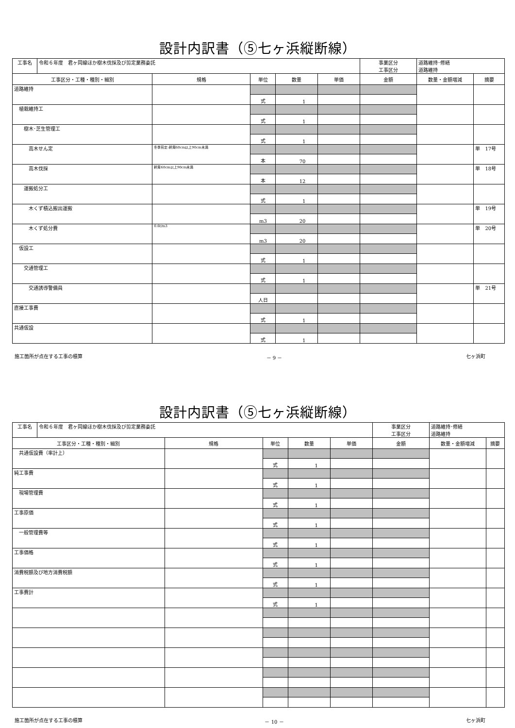設計内訳書（⑤七ヶ浜縦断線）
| 工事名 | 令和６年度 君ヶ岡線ほか樹木伐採及び剪定業務委託 | | | | | 事業区分 工事区分 | 道路維持･修繕 道路維持 | |
| 工事区分・工種・種別・細別 | | 規格 | 単位 | 数量 | 単価 | 金額 | 数量・金額増減 | 摘要 |
| 道路維持 | | | | | | | | |
| | | | 式 | 1 | | | | |
| 植栽維持工 | | | | | | | | |
| | | | 式 | 1 | | | | |
| 樹木･芝生管理工 | | | | | | | | |
| | | | 式 | 1 | | | | |
| 高木せん定 | | 冬季剪定:幹周60cm以上90cm未満 | | | | | | 単 17号 |
| | | | 本 | 70 | | | | |
| 高木伐採 | | 幹周60cm以上90cm未満 | | | | | | 単 18号 |
| | | | 本 | 12 | | | | |
| 運搬処分工 | | | | | | | | |
| | | | 式 | 1 | | | | |
| 木くず積込搬出運搬 | | | | | | | | 単 19号 |
| | | | m3 | 20 | | | | |
| 木くず処分費 | | 0.6t/m3 | | | | | | 単 20号 |
| | | | m3 | 20 | | | | |
| 仮設工 | | | | | | | | |
| | | | 式 | 1 | | | | |
| 交通管理工 | | | | | | | | |
| | | | 式 | 1 | | | | |
| 交通誘導警備員 | | | | | | | | 単 21号 |
| | | | 人日 | | | | | |
| 直接工事費 | | | | | | | | |
| | | | 式 | 1 | | | | |
| 共通仮設 | | | | | | | | |
| | | | 式 | 1 | | | | |
施工箇所が点在する工事の積算 － 9 － 七ヶ浜町
設計内訳書（⑤七ヶ浜縦断線）
| 工事名 | 令和６年度 君ヶ岡線ほか樹木伐採及び剪定業務委託 | | | | | 事業区分 工事区分 | 道路維持･修繕 道路維持 | |
| 工事区分・工種・種別・細別 | | 規格 | 単位 | 数量 | 単価 | 金額 | 数量・金額増減 | 摘要 |
| 共通仮設費（率計上） | | | | | | | | |
| | | | 式 | 1 | | | | |
| 純工事費 | | | | | | | | |
| | | | 式 | 1 | | | | |
| 現場管理費 | | | | | | | | |
| | | | 式 | 1 | | | | |
| 工事原価 | | | | | | | | |
| | | | 式 | 1 | | | | |
| 一般管理費等 | | | | | | | | |
| | | | 式 | 1 | | | | |
| 工事価格 | | | | | | | | |
| | | | 式 | 1 | | | | |
| 消費税額及び地方消費税額 | | | | | | | | |
| | | | 式 | 1 | | | | |
| 工事費計 | | | | | | | | |
| | | | 式 | 1 | | | | |
施工箇所が点在する工事の積算 － 10 － 七ヶ浜町